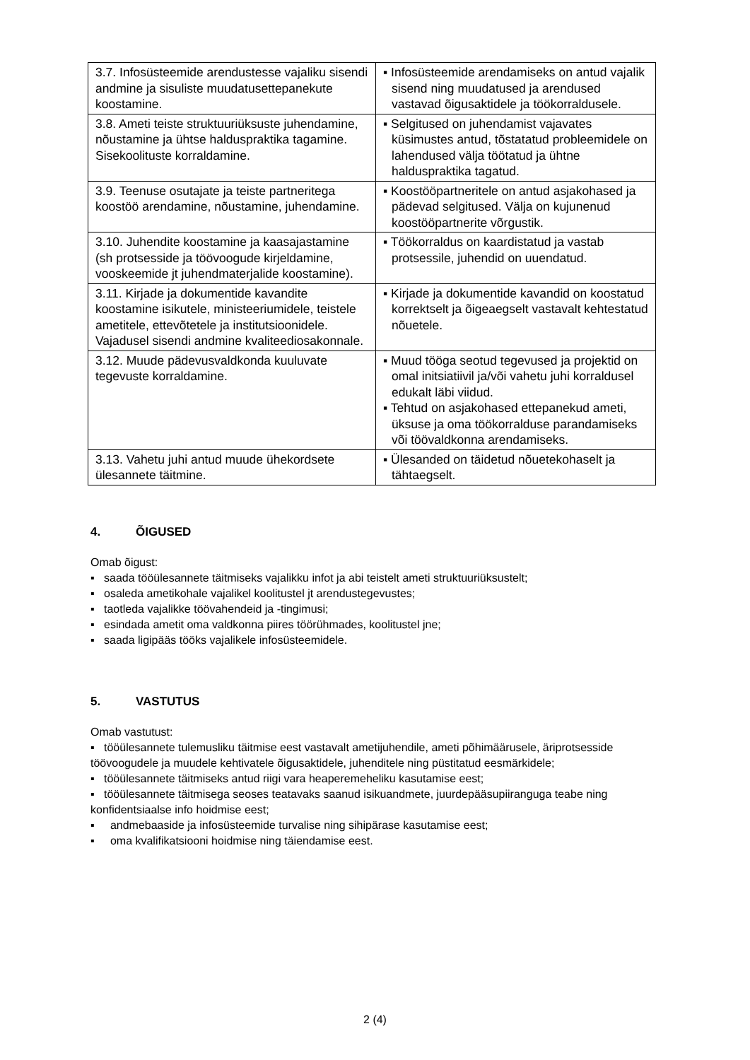| 3.7. Infosüsteemide arendustesse vajaliku sisendi andmine ja sisuliste muudatusettepanekute koostamine. | ▪ Infosüsteemide arendamiseks on antud vajalik sisend ning muudatused ja arendused vastavad õigusaktidele ja töökorraldusele. |
| 3.8. Ameti teiste struktuuriüksuste juhendamine, nõustamine ja ühtse halduspraktika tagamine. Sisekoolituste korraldamine. | ▪ Selgitused on juhendamist vajavates küsimustes antud, tõstatatud probleemidele on lahendused välja töötatud ja ühtne halduspraktika tagatud. |
| 3.9. Teenuse osutajate ja teiste partneritega koostöö arendamine, nõustamine, juhendamine. | ▪ Koostööpartneritele on antud asjakohased ja pädevad selgitused. Välja on kujunenud koostööpartnerite võrgustik. |
| 3.10. Juhendite koostamine ja kaasajastamine (sh protsesside ja töövoogude kirjeldamine, vooskeemide jt juhendmaterjalide koostamine). | ▪ Töökorraldus on kaardistatud ja vastab protsessile, juhendid on uuendatud. |
| 3.11. Kirjade ja dokumentide kavandite koostamine isikutele, ministeeriumidele, teistele ametitele, ettevõtetele ja institutsioonidele. Vajadusel sisendi andmine kvaliteediosakonnale. | ▪ Kirjade ja dokumentide kavandid on koostatud korrektselt ja õigeaegselt vastavalt kehtestatud nõuetele. |
| 3.12. Muude pädevusvaldkonda kuuluvate tegevuste korraldamine. | ▪ Muud tööga seotud tegevused ja projektid on omal initsiatiivil ja/või vahetu juhi korraldusel edukalt läbi viidud. ▪ Tehtud on asjakohased ettepanekud ameti, üksuse ja oma töökorralduse parandamiseks või töövaldkonna arendamiseks. |
| 3.13. Vahetu juhi antud muude ühekordsete ülesannete täitmine. | ▪ Ülesanded on täidetud nõuetekohaselt ja tähtaegselt. |
4. ÕIGUSED
Omab õigust:
▪ saada tööülesannete täitmiseks vajalikku infot ja abi teistelt ameti struktuuriüksustelt;
▪ osaleda ametikohale vajalikel koolitustel jt arendustegevustes;
▪ taotleda vajalikke töövahendeid ja -tingimusi;
▪ esindada ametit oma valdkonna piires töörühmades, koolitustel jne;
▪ saada ligipääs tööks vajalikele infosüsteemidele.
5. VASTUTUS
Omab vastutust:
▪ tööülesannete tulemusliku täitmise eest vastavalt ametijuhendile, ameti põhimäärusele, äriprotsesside töövoogudele ja muudele kehtivatele õigusaktidele, juhenditele ning püstitatud eesmärkidele;
▪ tööülesannete täitmiseks antud riigi vara heaperemeheliku kasutamise eest;
▪ tööülesannete täitmisega seoses teatavaks saanud isikuandmete, juurdepääsupiiranguga teabe ning konfidentsiaalse info hoidmise eest;
▪ andmebaaside ja infosüsteemide turvalise ning sihipärase kasutamise eest;
▪ oma kvalifikatsiooni hoidmise ning täiendamise eest.
2 (4)